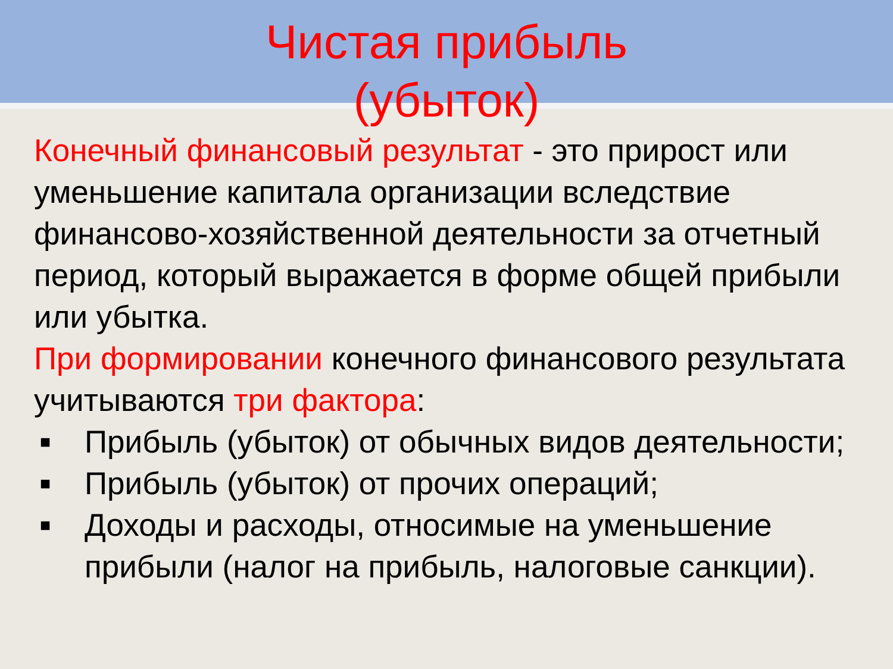Чистая прибыль
(убыток)
Конечный финансовый результат - это прирост или уменьшение капитала организации вследствие финансово-хозяйственной деятельности за отчетный период, который выражается в форме общей прибыли или убытка.
При формировании конечного финансового результата учитываются три фактора:
■ Прибыль (убыток) от обычных видов деятельности;
■ Прибыль (убыток) от прочих операций;
■ Доходы и расходы, относимые на уменьшение прибыли (налог на прибыль, налоговые санкции).